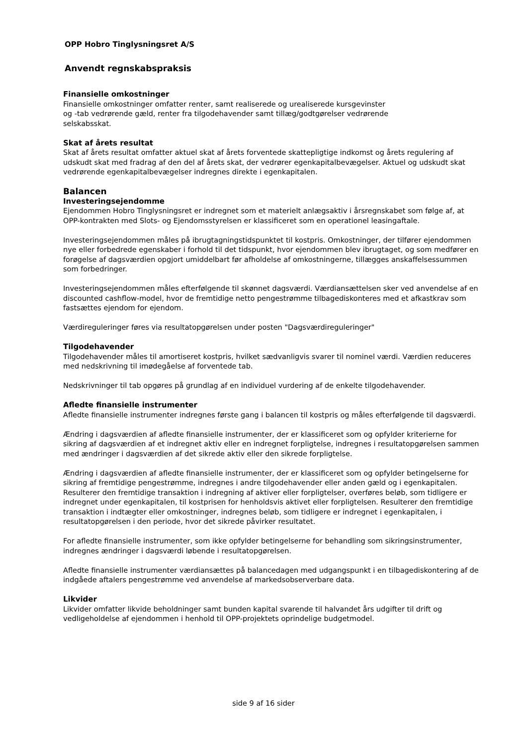OPP Hobro Tinglysningsret A/S
Anvendt regnskabspraksis
Finansielle omkostninger
Finansielle omkostninger omfatter renter, samt realiserede og urealiserede kursgevinster
og -tab vedrørende gæld, renter fra tilgodehavender samt tillæg/godtgørelser vedrørende
selskabsskat.
Skat af årets resultat
Skat af årets resultat omfatter aktuel skat af årets forventede skattepligtige indkomst og årets regulering af udskudt skat med fradrag af den del af årets skat, der vedrører egenkapitalbevægelser. Aktuel og udskudt skat vedrørende egenkapitalbevægelser indregnes direkte i egenkapitalen.
Balancen
Investeringsejendomme
Ejendommen Hobro Tinglysningsret er indregnet som et materielt anlægsaktiv i årsregnskabet som følge af, at OPP-kontrakten med Slots- og Ejendomsstyrelsen er klassificeret som en operationel leasingaftale.
Investeringsejendommen måles på ibrugtagningstidspunktet til kostpris. Omkostninger, der tilfører ejendommen nye eller forbedrede egenskaber i forhold til det tidspunkt, hvor ejendommen blev ibrugtaget, og som medfører en forøgelse af dagsværdien opgjort umiddelbart før afholdelse af omkostningerne, tillægges anskaffelsessummen som forbedringer.
Investeringsejendommen måles efterfølgende til skønnet dagsværdi. Værdiansættelsen sker ved anvendelse af en discounted cashflow-model, hvor de fremtidige netto pengestrømme tilbagediskonteres med et afkastkrav som fastsættes ejendom for ejendom.
Værdireguleringer føres via resultatopgørelsen under posten "Dagsværdireguleringer"
Tilgodehavender
Tilgodehavender måles til amortiseret kostpris, hvilket sædvanligvis svarer til nominel værdi. Værdien reduceres med nedskrivning til imødegåelse af forventede tab.
Nedskrivninger til tab opgøres på grundlag af en individuel vurdering af de enkelte tilgodehavender.
Afledte finansielle instrumenter
Afledte finansielle instrumenter indregnes første gang i balancen til kostpris og måles efterfølgende til dagsværdi.
Ændring i dagsværdien af afledte finansielle instrumenter, der er klassificeret som og opfylder kriterierne for sikring af dagsværdien af et indregnet aktiv eller en indregnet forpligtelse, indregnes i resultatopgørelsen sammen med ændringer i dagsværdien af det sikrede aktiv eller den sikrede forpligtelse.
Ændring i dagsværdien af afledte finansielle instrumenter, der er klassificeret som og opfylder betingelserne for sikring af fremtidige pengestrømme, indregnes i andre tilgodehavender eller anden gæld og i egenkapitalen. Resulterer den fremtidige transaktion i indregning af aktiver eller forpligtelser, overføres beløb, som tidligere er indregnet under egenkapitalen, til kostprisen for henholdsvis aktivet eller forpligtelsen. Resulterer den fremtidige transaktion i indtægter eller omkostninger, indregnes beløb, som tidligere er indregnet i egenkapitalen, i resultatopgørelsen i den periode, hvor det sikrede påvirker resultatet.
For afledte finansielle instrumenter, som ikke opfylder betingelserne for behandling som sikringsinstrumenter, indregnes ændringer i dagsværdi løbende i resultatopgørelsen.
Afledte finansielle instrumenter værdiansættes på balancedagen med udgangspunkt i en tilbagediskontering af de indgåede aftalers pengestrømme ved anvendelse af markedsobserverbare data.
Likvider
Likvider omfatter likvide beholdninger samt bunden kapital svarende til halvandet års udgifter til drift og vedligeholdelse af ejendommen i henhold til OPP-projektets oprindelige budgetmodel.
side 9 af 16 sider